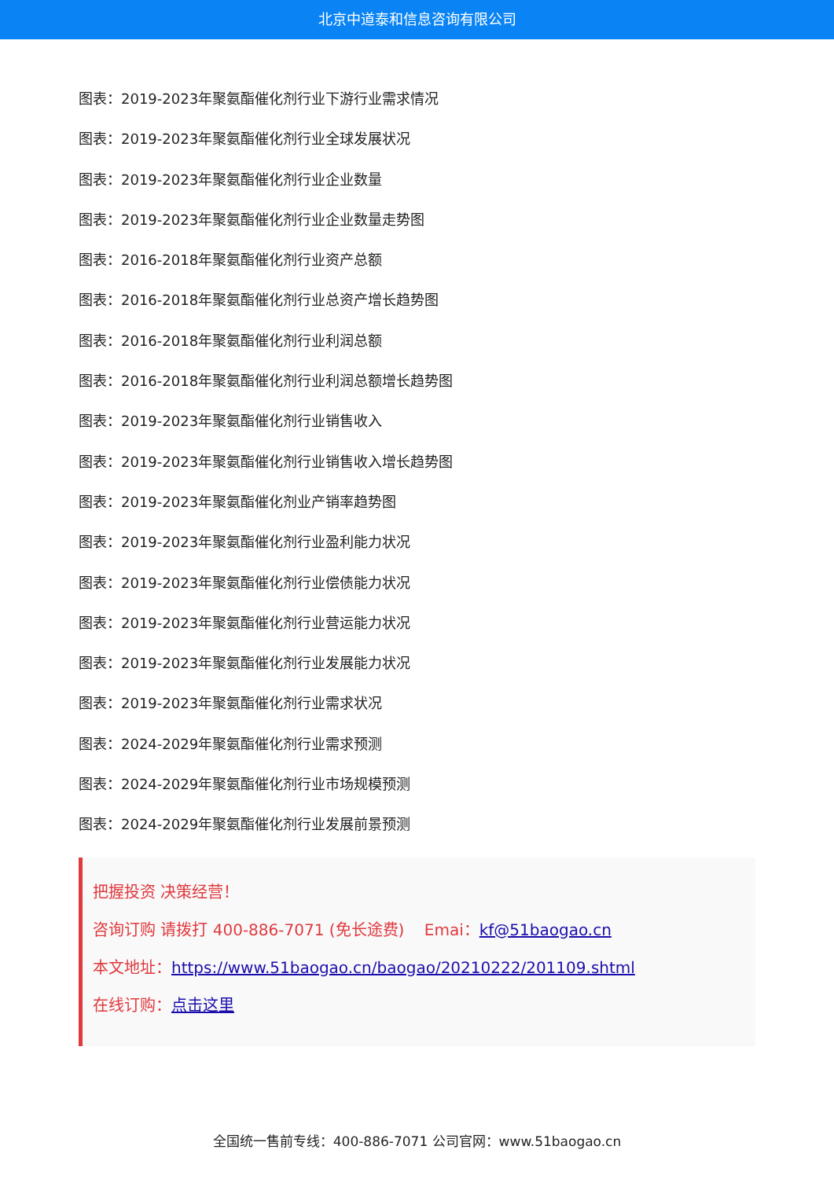北京中道泰和信息咨询有限公司
图表：2019-2023年聚氨酯催化剂行业下游行业需求情况
图表：2019-2023年聚氨酯催化剂行业全球发展状况
图表：2019-2023年聚氨酯催化剂行业企业数量
图表：2019-2023年聚氨酯催化剂行业企业数量走势图
图表：2016-2018年聚氨酯催化剂行业资产总额
图表：2016-2018年聚氨酯催化剂行业总资产增长趋势图
图表：2016-2018年聚氨酯催化剂行业利润总额
图表：2016-2018年聚氨酯催化剂行业利润总额增长趋势图
图表：2019-2023年聚氨酯催化剂行业销售收入
图表：2019-2023年聚氨酯催化剂行业销售收入增长趋势图
图表：2019-2023年聚氨酯催化剂业产销率趋势图
图表：2019-2023年聚氨酯催化剂行业盈利能力状况
图表：2019-2023年聚氨酯催化剂行业偿债能力状况
图表：2019-2023年聚氨酯催化剂行业营运能力状况
图表：2019-2023年聚氨酯催化剂行业发展能力状况
图表：2019-2023年聚氨酯催化剂行业需求状况
图表：2024-2029年聚氨酯催化剂行业需求预测
图表：2024-2029年聚氨酯催化剂行业市场规模预测
图表：2024-2029年聚氨酯催化剂行业发展前景预测
把握投资 决策经营！
咨询订购 请拨打 400-886-7071 (免长途费) Emai：kf@51baogao.cn
本文地址：https://www.51baogao.cn/baogao/20210222/201109.shtml
在线订购：点击这里
全国统一售前专线：400-886-7071 公司官网：www.51baogao.cn